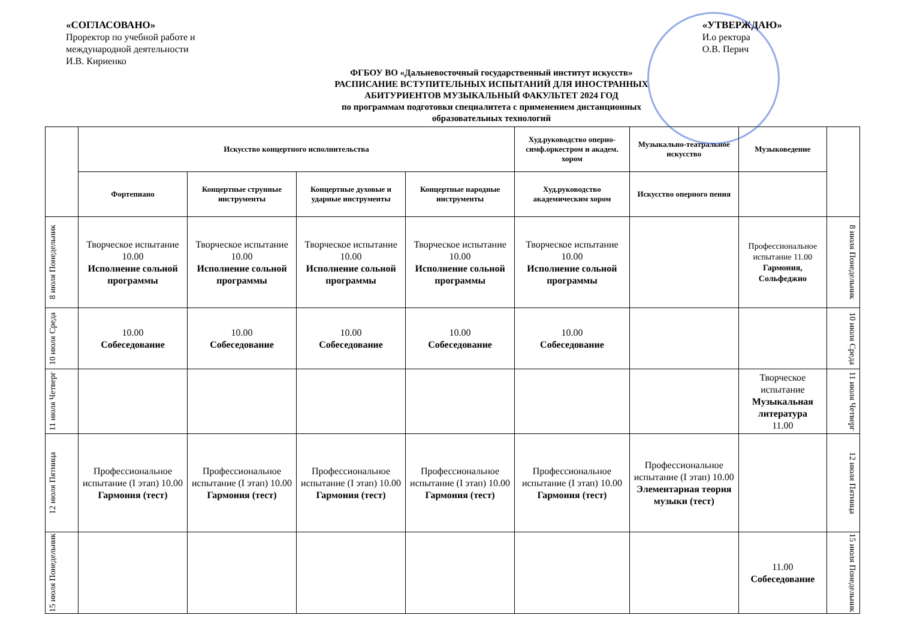«СОГЛАСОВАНО»
Проректор по учебной работе и
международной деятельности
И.В. Кириенко
«УТВЕРЖДАЮ»
И.о ректора
О.В. Перич
ФГБОУ ВО «Дальневосточный государственный институт искусств»
РАСПИСАНИЕ ВСТУПИТЕЛЬНЫХ ИСПЫТАНИЙ ДЛЯ ИНОСТРАННЫХ
АБИТУРИЕНТОВ МУЗЫКАЛЬНЫЙ ФАКУЛЬТЕТ 2024 ГОД
по программам подготовки специалитета с применением дистанционных
образовательных технологий
| | Искусство концертного исполнительства | | | | Худ.руководство оперно-симф.оркестром и академ. хором | Музыкально-театральное искусство | Музыковедение | |
| --- | --- | --- | --- | --- | --- | --- | --- | --- |
| | Фортепиано | Концертные струнные инструменты | Концертные духовые и ударные инструменты | Концертные народные инструменты | Худ.руководство академическим хором | Искусство оперного пения | | |
| 8 июля Понедельник | Творческое испытание 10.00 Исполнение сольной программы | Творческое испытание 10.00 Исполнение сольной программы | Творческое испытание 10.00 Исполнение сольной программы | Творческое испытание 10.00 Исполнение сольной программы | Творческое испытание 10.00 Исполнение сольной программы | | Профессиональное испытание 11.00 Гармония, Сольфеджио | 8 июля Понедельник |
| 10 июля Среда | 10.00 Собеседование | 10.00 Собеседование | 10.00 Собеседование | 10.00 Собеседование | 10.00 Собеседование | | | 10 июля Среда |
| 11 июля Четверг | | | | | | | Творческое испытание Музыкальная литература 11.00 | 11 июля Четверг |
| 12 июля Пятница | Профессиональное испытание (I этап) 10.00 Гармония (тест) | Профессиональное испытание (I этап) 10.00 Гармония (тест) | Профессиональное испытание (I этап) 10.00 Гармония (тест) | Профессиональное испытание (I этап) 10.00 Гармония (тест) | Профессиональное испытание (I этап) 10.00 Гармония (тест) | Профессиональное испытание (I этап) 10.00 Элементарная теория музыки (тест) | | 12 июля Пятница |
| 15 июля Понедельник | | | | | | | 11.00 Собеседование | 15 июля Понедельник |